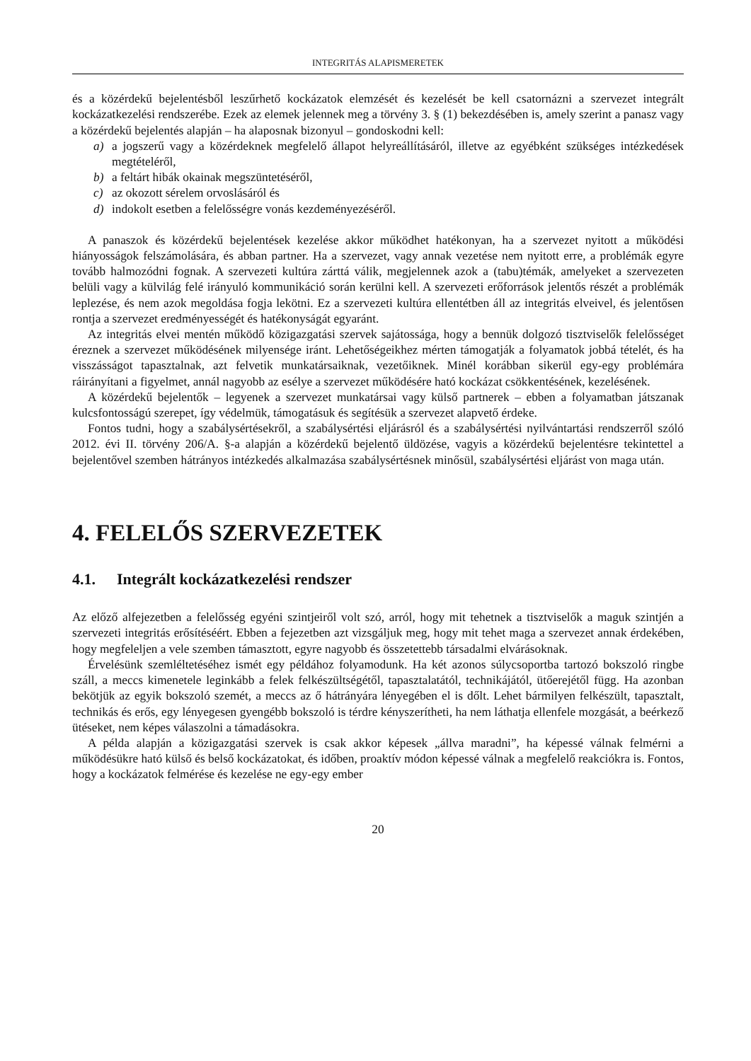INTEGRITÁS ALAPISMERETEK
és a közérdekű bejelentésből leszűrhető kockázatok elemzését és kezelését be kell csatornázni a szervezet integrált kockázatkezelési rendszerébe. Ezek az elemek jelennek meg a törvény 3. § (1) bekezdésében is, amely szerint a panasz vagy a közérdekű bejelentés alapján – ha alaposnak bizonyul – gondoskodni kell:
a) a jogszerű vagy a közérdeknek megfelelő állapot helyreállításáról, illetve az egyébként szükséges intézkedések megtételéről,
b) a feltárt hibák okainak megszüntetéséről,
c) az okozott sérelem orvoslásáról és
d) indokolt esetben a felelősségre vonás kezdeményezéséről.
A panaszok és közérdekű bejelentések kezelése akkor működhet hatékonyan, ha a szervezet nyitott a működési hiányosságok felszámolására, és abban partner. Ha a szervezet, vagy annak vezetése nem nyitott erre, a problémák egyre tovább halmozódni fognak. A szervezeti kultúra zárttá válik, megjelennek azok a (tabu)témák, amelyeket a szervezeten belüli vagy a külvilág felé irányuló kommunikáció során kerülni kell. A szervezeti erőforrások jelentős részét a problémák leplezése, és nem azok megoldása fogja lekötni. Ez a szervezeti kultúra ellentétben áll az integritás elveivel, és jelentősen rontja a szervezet eredményességét és hatékonyságát egyaránt.
Az integritás elvei mentén működő közigazgatási szervek sajátossága, hogy a bennük dolgozó tisztviselők felelősséget éreznek a szervezet működésének milyensége iránt. Lehetőségeikhez mérten támogatják a folyamatok jobbá tételét, és ha visszásságot tapasztalnak, azt felvetik munkatársaiknak, vezetőiknek. Minél korábban sikerül egy-egy problémára ráirányítani a figyelmet, annál nagyobb az esélye a szervezet működésére ható kockázat csökkentésének, kezelésének.
A közérdekű bejelentők – legyenek a szervezet munkatársai vagy külső partnerek – ebben a folyamatban játszanak kulcsfontosságú szerepet, így védelmük, támogatásuk és segítésük a szervezet alapvető érdeke.
Fontos tudni, hogy a szabálysértésekről, a szabálysértési eljárásról és a szabálysértési nyilvántartási rendszerről szóló 2012. évi II. törvény 206/A. §-a alapján a közérdekű bejelentő üldözése, vagyis a közérdekű bejelentésre tekintettel a bejelentővel szemben hátrányos intézkedés alkalmazása szabálysértésnek minősül, szabálysértési eljárást von maga után.
4. FELELŐS SZERVEZETEK
4.1. Integrált kockázatkezelési rendszer
Az előző alfejezetben a felelősség egyéni szintjeiről volt szó, arról, hogy mit tehetnek a tisztviselők a maguk szintjén a szervezeti integritás erősítéséért. Ebben a fejezetben azt vizsgáljuk meg, hogy mit tehet maga a szervezet annak érdekében, hogy megfeleljen a vele szemben támasztott, egyre nagyobb és összetettebb társadalmi elvárásoknak.
Érvelésünk szemléltetéséhez ismét egy példához folyamodunk. Ha két azonos súlycsoportba tartozó bokszoló ringbe száll, a meccs kimenetele leginkább a felek felkészültségétől, tapasztalatától, technikájától, ütőerejétől függ. Ha azonban bekötjük az egyik bokszoló szemét, a meccs az ő hátrányára lényegében el is dőlt. Lehet bármilyen felkészült, tapasztalt, technikás és erős, egy lényegesen gyengébb bokszoló is térdre kényszerítheti, ha nem láthatja ellenfele mozgását, a beérkező ütéseket, nem képes válaszolni a támadásokra.
A példa alapján a közigazgatási szervek is csak akkor képesek „állva maradni”, ha képessé válnak felmérni a működésükre ható külső és belső kockázatokat, és időben, proaktív módon képessé válnak a megfelelő reakciókra is. Fontos, hogy a kockázatok felmérése és kezelése ne egy-egy ember
20